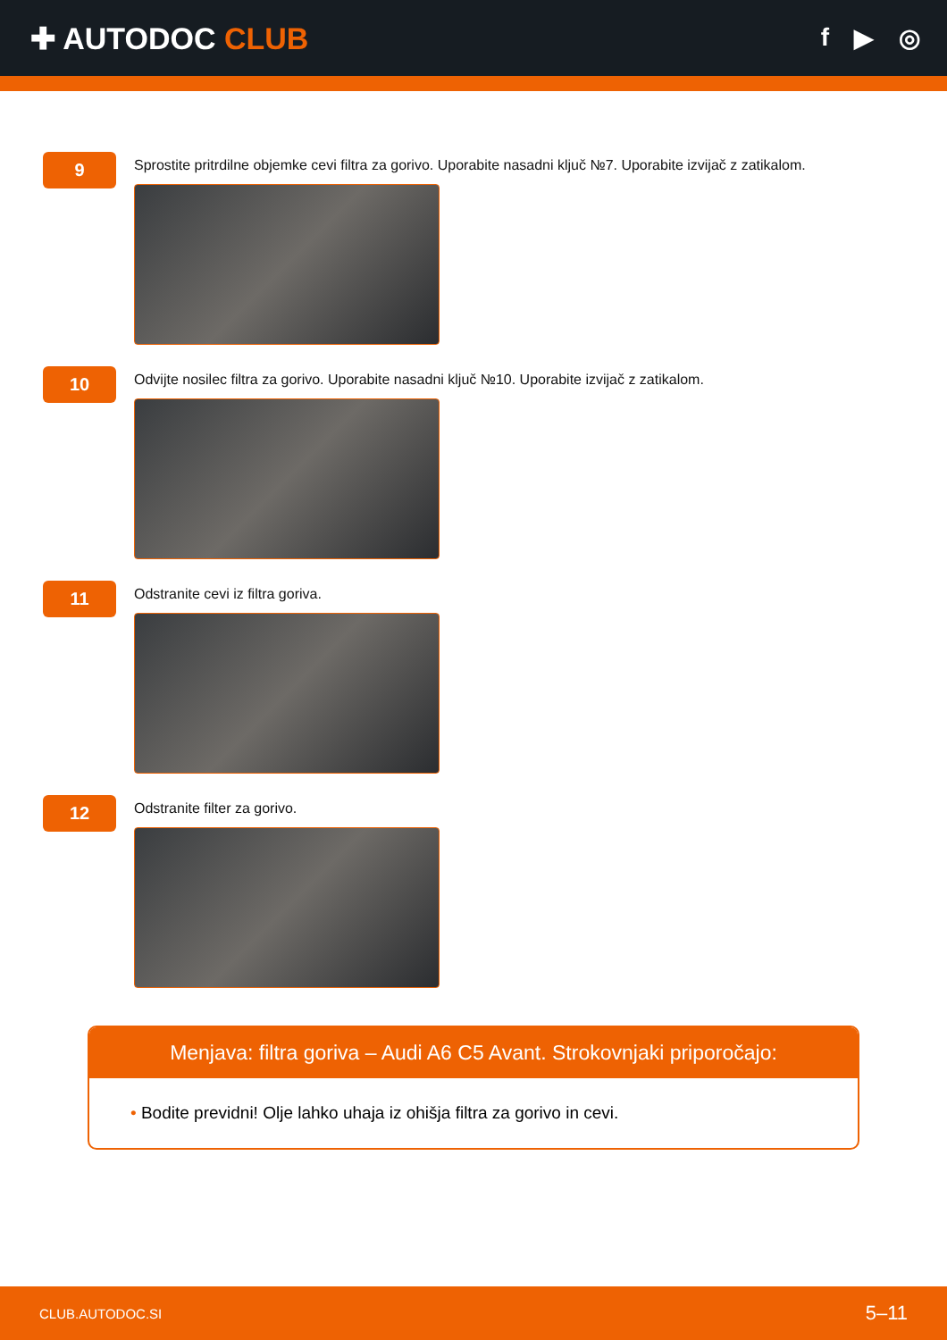✚ AUTODOC CLUB
f ▶ ◎
9
Sprostite pritrdilne objemke cevi filtra za gorivo. Uporabite nasadni ključ №7. Uporabite izvijač z zatikalom.
10
Odvijte nosilec filtra za gorivo. Uporabite nasadni ključ №10. Uporabite izvijač z zatikalom.
11
Odstranite cevi iz filtra goriva.
12
Odstranite filter za gorivo.
Menjava: filtra goriva – Audi A6 C5 Avant. Strokovnjaki priporočajo:
• Bodite previdni! Olje lahko uhaja iz ohišja filtra za gorivo in cevi.
CLUB.AUTODOC.SI 5–11